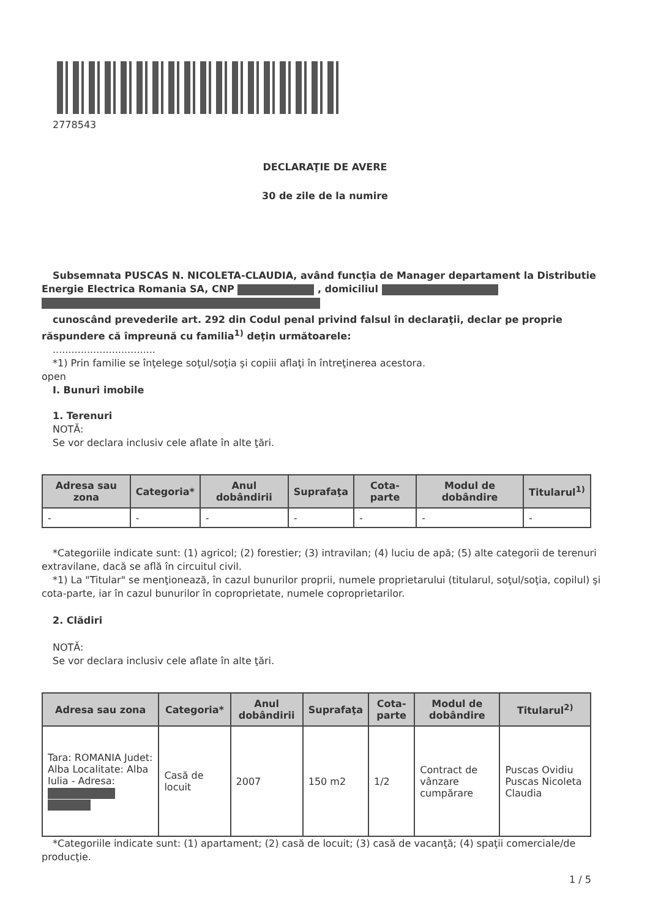2778543
DECLARAŢIE DE AVERE
30 de zile de la numire
Subsemnata PUSCAS N. NICOLETA-CLAUDIA, având funcţia de Manager departament la Distributie Energie Electrica Romania SA, CNP , domiciliul
cunoscând prevederile art. 292 din Codul penal privind falsul în declaraţii, declar pe proprie răspundere că împreună cu familia<sup>1)</sup> deţin următoarele:
.................................
*1) Prin familie se înţelege soţul/soţia şi copiii aflaţi în întreţinerea acestora.
open
I. Bunuri imobile
1. Terenuri
NOTĂ:
Se vor declara inclusiv cele aflate în alte ţări.
| Adresa sau zona | Categoria* | Anul dobândirii | Suprafaţa | Cota-parte | Modul de dobândire | Titularul<sup>1)</sup> |
| --- | --- | --- | --- | --- | --- | --- |
| - | - | - | - | - | - | - |
*Categoriile indicate sunt: (1) agricol; (2) forestier; (3) intravilan; (4) luciu de apă; (5) alte categorii de terenuri extravilane, dacă se află în circuitul civil.
*1) La "Titular" se menţionează, în cazul bunurilor proprii, numele proprietarului (titularul, soţul/soţia, copilul) şi cota-parte, iar în cazul bunurilor în coproprietate, numele coproprietarilor.
2. Clădiri
NOTĂ:
Se vor declara inclusiv cele aflate în alte ţări.
| Adresa sau zona | Categoria* | Anul dobândirii | Suprafaţa | Cota-parte | Modul de dobândire | Titularul<sup>2)</sup> |
| --- | --- | --- | --- | --- | --- | --- |
| Tara: ROMANIA Judet: Alba Localitate: Alba Iulia - Adresa: | Casă de locuit | 2007 | 150 m2 | 1/2 | Contract de vânzare cumpărare | Puscas Ovidiu Puscas Nicoleta Claudia |
*Categoriile indicate sunt: (1) apartament; (2) casă de locuit; (3) casă de vacanţă; (4) spaţii comerciale/de producţie.
1 / 5